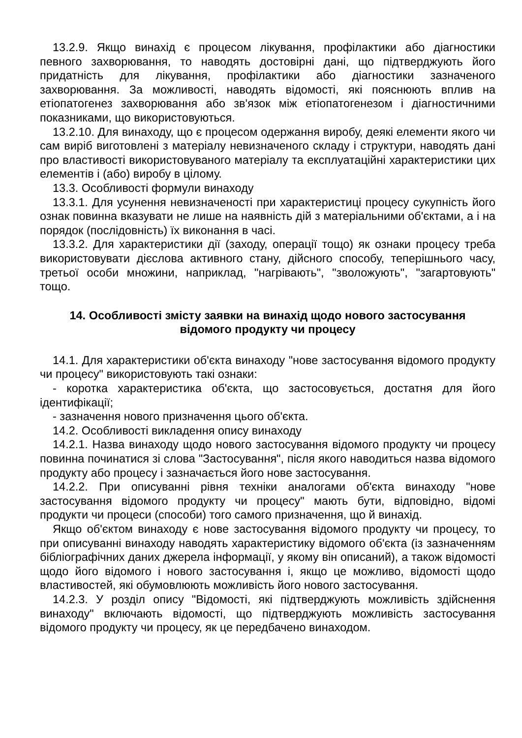13.2.9. Якщо винахід є процесом лікування, профілактики або діагностики певного захворювання, то наводять достовірні дані, що підтверджують його придатність для лікування, профілактики або діагностики зазначеного захворювання. За можливості, наводять відомості, які пояснюють вплив на етіопатогенез захворювання або зв'язок між етіопатогенезом і діагностичними показниками, що використовуються.
13.2.10. Для винаходу, що є процесом одержання виробу, деякі елементи якого чи сам виріб виготовлені з матеріалу невизначеного складу і структури, наводять дані про властивості використовуваного матеріалу та експлуатаційні характеристики цих елементів і (або) виробу в цілому.
13.3. Особливості формули винаходу
13.3.1. Для усунення невизначеності при характеристиці процесу сукупність його ознак повинна вказувати не лише на наявність дій з матеріальними об'єктами, а і на порядок (послідовність) їх виконання в часі.
13.3.2. Для характеристики дії (заходу, операції тощо) як ознаки процесу треба використовувати дієслова активного стану, дійсного способу, теперішнього часу, третьої особи множини, наприклад, "нагрівають", "зволожують", "загартовують" тощо.
14. Особливості змісту заявки на винахід щодо нового застосування
відомого продукту чи процесу
14.1. Для характеристики об'єкта винаходу "нове застосування відомого продукту чи процесу" використовують такі ознаки:
- коротка характеристика об'єкта, що застосовується, достатня для його ідентифікації;
- зазначення нового призначення цього об'єкта.
14.2. Особливості викладення опису винаходу
14.2.1. Назва винаходу щодо нового застосування відомого продукту чи процесу повинна починатися зі слова "Застосування", після якого наводиться назва відомого продукту або процесу і зазначається його нове застосування.
14.2.2. При описуванні рівня техніки аналогами об'єкта винаходу "нове застосування відомого продукту чи процесу" мають бути, відповідно, відомі продукти чи процеси (способи) того самого призначення, що й винахід.
Якщо об'єктом винаходу є нове застосування відомого продукту чи процесу, то при описуванні винаходу наводять характеристику відомого об'єкта (із зазначенням бібліографічних даних джерела інформації, у якому він описаний), а також відомості щодо його відомого і нового застосування і, якщо це можливо, відомості щодо властивостей, які обумовлюють можливість його нового застосування.
14.2.3. У розділ опису "Відомості, які підтверджують можливість здійснення винаходу" включають відомості, що підтверджують можливість застосування відомого продукту чи процесу, як це передбачено винаходом.